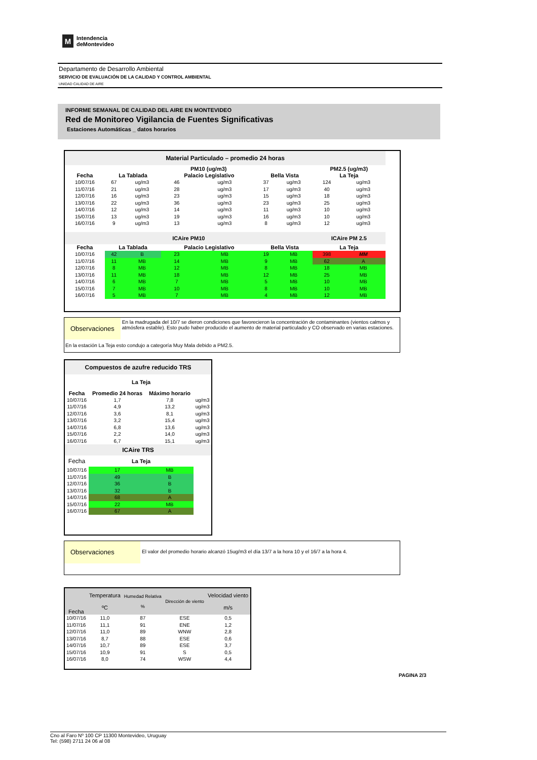M
Intendencia
deMontevideo
Departamento de Desarrollo Ambiental
SERVICIO DE EVALUACIÓN DE LA CALIDAD Y CONTROL AMBIENTAL
UNIDAD CALIDAD DE AIRE
INFORME SEMANAL DE CALIDAD DEL AIRE EN MONTEVIDEO
Red de Monitoreo Vigilancia de Fuentes Significativas
Estaciones Automáticas _ datos horarios
| Material Particulado – promedio 24 horas | | | | | | | | |
| --- | --- | --- | --- | --- | --- | --- | --- | --- |
| | PM10 (ug/m3) | | | | | | PM2.5 (ug/m3) | |
| Fecha | La Tablada | | Palacio Legislativo | | Bella Vista | | La Teja | |
| 10/07/16 | 67 | ug/m3 | 46 | ug/m3 | 37 | ug/m3 | 124 | ug/m3 |
| 11/07/16 | 21 | ug/m3 | 28 | ug/m3 | 17 | ug/m3 | 40 | ug/m3 |
| 12/07/16 | 16 | ug/m3 | 23 | ug/m3 | 15 | ug/m3 | 18 | ug/m3 |
| 13/07/16 | 22 | ug/m3 | 36 | ug/m3 | 23 | ug/m3 | 25 | ug/m3 |
| 14/07/16 | 12 | ug/m3 | 14 | ug/m3 | 11 | ug/m3 | 10 | ug/m3 |
| 15/07/16 | 13 | ug/m3 | 19 | ug/m3 | 16 | ug/m3 | 10 | ug/m3 |
| 16/07/16 | 9 | ug/m3 | 13 | ug/m3 | 8 | ug/m3 | 12 | ug/m3 |
| ICAire PM10 | | | | | | | ICAire PM 2.5 | |
| Fecha | La Tablada | | Palacio Legislativo | | Bella Vista | | La Teja | |
| 10/07/16 | 42 | B | 23 | MB | 19 | MB | 398 | MM |
| 11/07/16 | 11 | MB | 14 | MB | 9 | MB | 62 | A |
| 12/07/16 | 8 | MB | 12 | MB | 8 | MB | 18 | MB |
| 13/07/16 | 11 | MB | 18 | MB | 12 | MB | 25 | MB |
| 14/07/16 | 6 | MB | 7 | MB | 5 | MB | 10 | MB |
| 15/07/16 | 7 | MB | 10 | MB | 8 | MB | 10 | MB |
| 16/07/16 | 5 | MB | 7 | MB | 4 | MB | 12 | MB |
Observaciones
En la madrugada del 10/7 se dieron condiciones que favorecieron la concentración de contaminantes (vientos calmos y atmósfera estable). Esto pudo haber producido el aumento de material particulado y CO observado en varias estaciones.
En la estación La Teja esto condujo a categoría Muy Mala debido a PM2.5.
| Compuestos de azufre reducido TRS | | | |
| --- | --- | --- | --- |
| | La Teja | | |
| Fecha | Promedio 24 horas | Máximo horario | |
| 10/07/16 | 1,7 | 7,8 | ug/m3 |
| 11/07/16 | 4,9 | 13,2 | ug/m3 |
| 12/07/16 | 3,6 | 8,1 | ug/m3 |
| 13/07/16 | 3,2 | 15,4 | ug/m3 |
| 14/07/16 | 6,8 | 13,6 | ug/m3 |
| 15/07/16 | 2,2 | 14,0 | ug/m3 |
| 16/07/16 | 6,7 | 15,1 | ug/m3 |
| ICAire TRS | | | |
| Fecha | La Teja | | |
| 10/07/16 | 17 | MB | |
| 11/07/16 | 49 | B | |
| 12/07/16 | 36 | B | |
| 13/07/16 | 32 | B | |
| 14/07/16 | 68 | A | |
| 15/07/16 | 22 | MB | |
| 16/07/16 | 67 | A | |
Observaciones
El valor del promedio horario alcanzó 15ug/m3 el día 13/7 a la hora 10 y el 16/7 a la hora 4.
| Fecha | Temperatura ºC | Humedad Relativa % | Dirección de viento | Velocidad viento m/s |
| 10/07/16 | 11,0 | 87 | ESE | 0,5 |
| 11/07/16 | 11,1 | 91 | ENE | 1,2 |
| 12/07/16 | 11,0 | 89 | WNW | 2,8 |
| 13/07/16 | 8,7 | 88 | ESE | 0,6 |
| 14/07/16 | 10,7 | 89 | ESE | 3,7 |
| 15/07/16 | 10,9 | 91 | S | 0,5 |
| 16/07/16 | 8,0 | 74 | WSW | 4,4 |
PAGINA 2/3
Cno al Faro Nº 100 CP 11300 Montevideo, Uruguay
Tel: (598) 2711 24 06 al 08